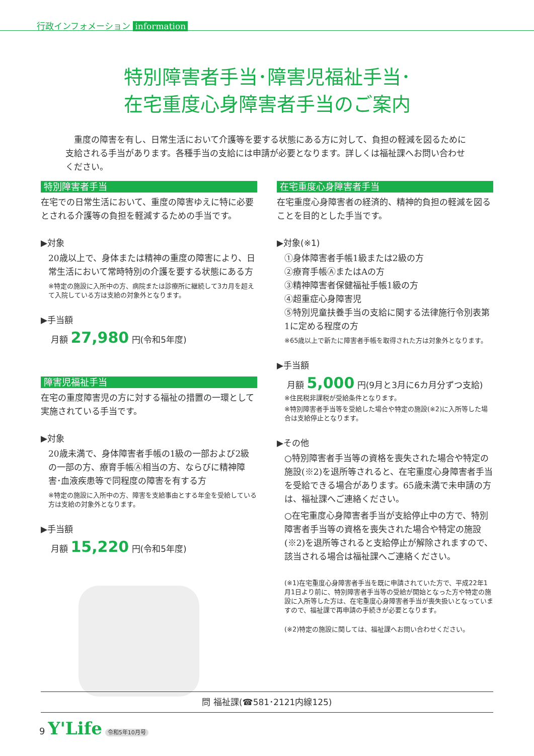行政インフォメーション information
特別障害者手当･障害児福祉手当･
在宅重度心身障害者手当のご案内
　重度の障害を有し、日常生活において介護等を要する状態にある方に対して、負担の軽減を図るために支給される手当があります。各種手当の支給には申請が必要となります。詳しくは福祉課へお問い合わせください。
特別障害者手当
在宅での日常生活において、重度の障害ゆえに特に必要とされる介護等の負担を軽減するための手当です。
▶対象
20歳以上で、身体または精神の重度の障害により、日常生活において常時特別の介護を要する状態にある方
※特定の施設に入所中の方、病院または診療所に継続して3カ月を超えて入院している方は支給の対象外となります。
▶手当額
月額 27,980 円(令和5年度)
障害児福祉手当
在宅の重度障害児の方に対する福祉の措置の一環として実施されている手当です。
▶対象
20歳未満で、身体障害者手帳の1級の一部および2級の一部の方、療育手帳Ⓐ相当の方、ならびに精神障害･血液疾患等で同程度の障害を有する方
※特定の施設に入所中の方、障害を支給事由とする年金を受給している方は支給の対象外となります。
▶手当額
月額 15,220 円(令和5年度)
在宅重度心身障害者手当
在宅重度心身障害者の経済的、精神的負担の軽減を図ることを目的とした手当です。
▶対象(※1)
①身体障害者手帳1級または2級の方
②療育手帳ⒶまたはAの方
③精神障害者保健福祉手帳1級の方
④超重症心身障害児
⑤特別児童扶養手当の支給に関する法律施行令別表第1に定める程度の方
※65歳以上で新たに障害者手帳を取得された方は対象外となります。
▶手当額
月額 5,000 円(9月と3月に6カ月分ずつ支給)
※住民税非課税が受給条件となります。
※特別障害者手当等を受給した場合や特定の施設(※2)に入所等した場合は支給停止となります。
▶その他
○特別障害者手当等の資格を喪失された場合や特定の施設(※2)を退所等されると、在宅重度心身障害者手当を受給できる場合があります。65歳未満で未申請の方は、福祉課へご連絡ください。
○在宅重度心身障害者手当が支給停止中の方で、特別障害者手当等の資格を喪失された場合や特定の施設(※2)を退所等されると支給停止が解除されますので、該当される場合は福祉課へご連絡ください。
(※1)在宅重度心身障害者手当を既に申請されていた方で、平成22年1月1日より前に、特別障害者手当等の受給が開始となった方や特定の施設に入所等した方は、在宅重度心身障害者手当が喪失扱いとなっていますので、福祉課で再申請の手続きが必要となります。
(※2)特定の施設に関しては、福祉課へお問い合わせください。
問 福祉課(☎581･2121内線125)
9 Y'Life 令和5年10月号